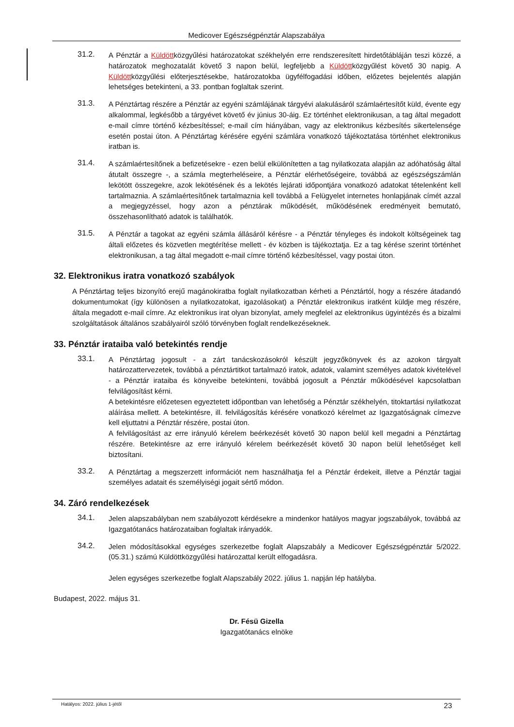Medicover Egészségpénztár Alapszabálya
31.2.
A Pénztár a Küldöttközgyűlési határozatokat székhelyén erre rendszeresített hirdetőtábláján teszi közzé, a határozatok meghozatalát követő 3 napon belül, legfeljebb a Küldöttközgyűlést követő 30 napig. A Küldöttközgyűlési előterjesztésekbe, határozatokba ügyfélfogadási időben, előzetes bejelentés alapján lehetséges betekinteni, a 33. pontban foglaltak szerint.
31.3.
A Pénztártag részére a Pénztár az egyéni számlájának tárgyévi alakulásáról számlaértesítőt küld, évente egy alkalommal, legkésőbb a tárgyévet követő év június 30-áig. Ez történhet elektronikusan, a tag által megadott e-mail címre történő kézbesítéssel; e-mail cím hiányában, vagy az elektronikus kézbesítés sikertelensége esetén postai úton. A Pénztártag kérésére egyéni számlára vonatkozó tájékoztatása történhet elektronikus iratban is.
31.4.
A számlaértesítőnek a befizetésekre - ezen belül elkülönítetten a tag nyilatkozata alapján az adóhatóság által átutalt összegre -, a számla megterheléseire, a Pénztár elérhetőségeire, továbbá az egészségszámlán lekötött összegekre, azok lekötésének és a lekötés lejárati időpontjára vonatkozó adatokat tételenként kell tartalmaznia. A számlaértesítőnek tartalmaznia kell továbbá a Felügyelet internetes honlapjának címét azzal a megjegyzéssel, hogy azon a pénztárak működését, működésének eredményeit bemutató, összehasonlítható adatok is találhatók.
31.5.
A Pénztár a tagokat az egyéni számla állásáról kérésre - a Pénztár tényleges és indokolt költségeinek tag általi előzetes és közvetlen megtérítése mellett - év közben is tájékoztatja. Ez a tag kérése szerint történhet elektronikusan, a tag által megadott e-mail címre történő kézbesítéssel, vagy postai úton.
32. Elektronikus iratra vonatkozó szabályok
A Pénztártag teljes bizonyító erejű magánokiratba foglalt nyilatkozatban kérheti a Pénztártól, hogy a részére átadandó dokumentumokat (így különösen a nyilatkozatokat, igazolásokat) a Pénztár elektronikus iratként küldje meg részére, általa megadott e-mail címre. Az elektronikus irat olyan bizonylat, amely megfelel az elektronikus ügyintézés és a bizalmi szolgáltatások általános szabályairól szóló törvényben foglalt rendelkezéseknek.
33. Pénztár irataiba való betekintés rendje
33.1.
A Pénztártag jogosult - a zárt tanácskozásokról készült jegyzőkönyvek és az azokon tárgyalt határozattervezetek, továbbá a pénztártitkot tartalmazó iratok, adatok, valamint személyes adatok kivételével - a Pénztár irataiba és könyveibe betekinteni, továbbá jogosult a Pénztár működésével kapcsolatban felvilágosítást kérni.
A betekintésre előzetesen egyeztetett időpontban van lehetőség a Pénztár székhelyén, titoktartási nyilatkozat aláírása mellett. A betekintésre, ill. felvilágosítás kérésére vonatkozó kérelmet az Igazgatóságnak címezve kell eljuttatni a Pénztár részére, postai úton.
A felvilágosítást az erre irányuló kérelem beérkezését követő 30 napon belül kell megadni a Pénztártag részére. Betekintésre az erre irányuló kérelem beérkezését követő 30 napon belül lehetőséget kell biztosítani.
33.2.
A Pénztártag a megszerzett információt nem használhatja fel a Pénztár érdekeit, illetve a Pénztár tagjai személyes adatait és személyiségi jogait sértő módon.
34. Záró rendelkezések
34.1.
Jelen alapszabályban nem szabályozott kérdésekre a mindenkor hatályos magyar jogszabályok, továbbá az Igazgatótanács határozataiban foglaltak irányadók.
34.2.
Jelen módosításokkal egységes szerkezetbe foglalt Alapszabály a Medicover Egészségpénztár 5/2022.(05.31.) számú Küldöttközgyűlési határozattal került elfogadásra.
Jelen egységes szerkezetbe foglalt Alapszabály 2022. július 1. napján lép hatályba.
Budapest, 2022. május 31.
Dr. Fésü Gizella
Igazgatótanács elnöke
Hatályos: 2022. július 1-jétől 23